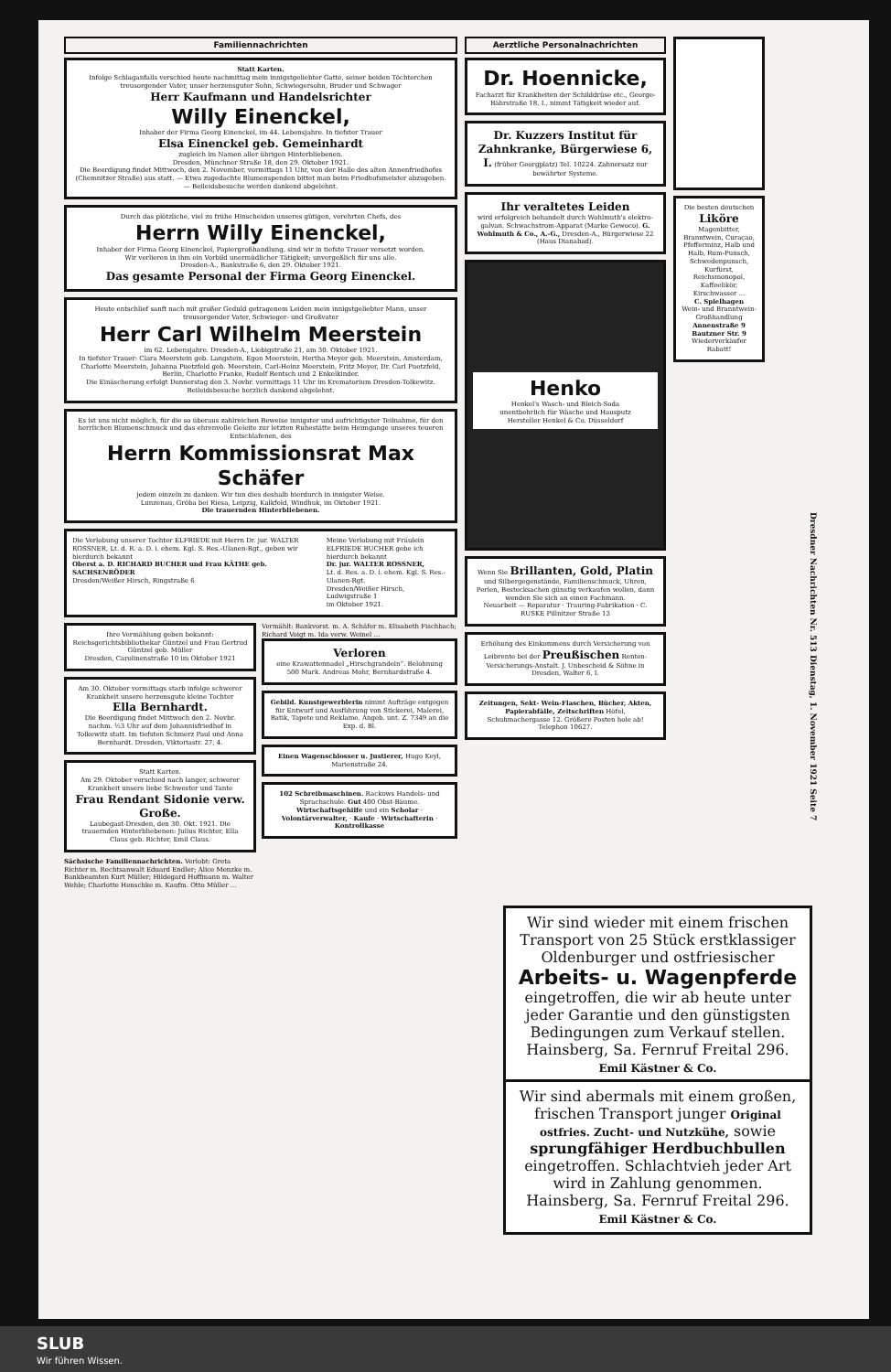Familiennachrichten
Statt Karten.
Infolge Schlaganfalls verschied heute nachmittag mein innigstgeliebter Gatte, seiner beiden Töchterchen treusorgender Vater, unser herzensguter Sohn, Schwiegersohn, Bruder und Schwager
Herr Kaufmann und Handelsrichter
Willy Einenckel,
Inhaber der Firma Georg Einenckel, im 44. Lebensjahre. In tiefster Trauer
Elsa Einenckel geb. Gemeinhardt
zugleich im Namen aller übrigen Hinterbliebenen.
Dresden, Münchner Straße 18, den 29. Oktober 1921.
Die Beerdigung findet Mittwoch, den 2. November, vormittags 11 Uhr, von der Halle des alten Annenfriedhofes (Chemnitzer Straße) aus statt. — Etwa zugedachte Blumenspenden bittet man beim Friedhofsmeister abzugeben. — Beileidsbesuche werden dankend abgelehnt.
Durch das plötzliche, viel zu frühe Hinscheiden unseres gütigen, verehrten Chefs, des
Herrn Willy Einenckel,
Inhaber der Firma Georg Einenckel, Papiergroßhandlung, sind wir in tiefste Trauer versetzt worden.
Wir verlieren in ihm ein Vorbild unermüdlicher Tätigkeit; unvergeßlich für uns alle.
Dresden-A., Bankstraße 6, den 29. Oktober 1921.
Das gesamte Personal der Firma Georg Einenckel.
Heute entschlief sanft nach mit großer Geduld getragenem Leiden mein innigstgeliebter Mann, unser treusorgender Vater, Schwieger- und Großvater
Herr Carl Wilhelm Meerstein
im 62. Lebensjahre. Dresden-A., Liebigstraße 21, am 30. Oktober 1921.
In tiefster Trauer: Clara Meerstein geb. Langstein, Egon Meerstein, Hertha Meyer geb. Meerstein, Amsterdam, Charlotte Meerstein, Johanna Puetzfeld geb. Meerstein, Carl-Heinz Meerstein, Fritz Meyer, Dr. Carl Puetzfeld, Berlin, Charlotte Franke, Rudolf Rentsch und 2 Enkelkinder.
Die Einäscherung erfolgt Donnerstag den 3. Novbr. vormittags 11 Uhr im Krematorium Dresden-Tolkewitz. Beileidsbesuche herzlich dankend abgelehnt.
Es ist uns nicht möglich, für die so überaus zahlreichen Beweise innigster und aufrichtigster Teilnahme, für den herrlichen Blumenschmuck und das ehrenvolle Geleite zur letzten Ruhestätte beim Heimgange unseres teueren Entschlafenen, des
Herrn Kommissionsrat Max Schäfer
jedem einzeln zu danken. Wir tun dies deshalb hierdurch in innigster Weise.
Lunzenau, Gröba bei Riesa, Leipzig, Kalkfeld, Windhuk, im Oktober 1921.
Die trauernden Hinterbliebenen.
Die Verlobung unserer Tochter ELFRIEDE mit Herrn Dr. jur. WALTER ROSSNER, Lt. d. R. a. D. i. ehem. Kgl. S. Res.-Ulanen-Rgt., geben wir hierdurch bekannt
Oberst a. D. RICHARD BUCHER und Frau KÄTHE geb. SACHSENRÖDER
Dresden/Weißer Hirsch, Ringstraße 6
Meine Verlobung mit Fräulein ELFRIEDE BUCHER gebe ich hierdurch bekannt
Dr. jur. WALTER ROSSNER,
Lt. d. Res. a. D. i. ehem. Kgl. S. Res.-Ulanen-Rgt.
Dresden/Weißer Hirsch, Ludwigstraße 1
im Oktober 1921.
Ihre Vermählung geben bekannt:
Reichsgerichtsbibliothekar Güntzel und Frau Gertrud Güntzel geb. Müller
Dresden, Carolinenstraße 10 im Oktober 1921
Am 30. Oktober vormittags starb infolge schwerer Krankheit unsere herzensgute kleine Tochter
Ella Bernhardt.
Die Beerdigung findet Mittwoch den 2. Novbr. nachm. ½3 Uhr auf dem Johannisfriedhof in Tolkewitz statt. Im tiefsten Schmerz Paul und Anna Bernhardt. Dresden, Viktoriastr. 27, 4.
Statt Karten.
Am 29. Oktober verschied nach langer, schwerer Krankheit unsere liebe Schwester und Tante
Frau Rendant Sidonie verw. Große.
Laubegast-Dresden, den 30. Okt. 1921. Die trauernden Hinterbliebenen: Julius Richter, Ella Claus geb. Richter, Emil Claus.
Sächsische Familiennachrichten. Verlobt: Greta Richter m. Rechtsanwalt Eduard Endler; Alice Menzke m. Bankbeamten Kurt Müller; Hildegard Hoffmann m. Walter Wehle; Charlotte Henschke m. Kaufm. Otto Müller ...
Vermählt: Bankvorst. m. A. Schäfer m. Elisabeth Fischbach; Richard Voigt m. Ida verw. Weinel ...
Verloren
eine Krawattennadel „Hirschgrandeln“. Belohnung 500 Mark. Andreas Mohr, Bernhardstraße 4.
Gebild. Kunstgewerblerin nimmt Aufträge entgegen für Entwurf und Ausführung von Stickerei, Malerei, Batik, Tapete und Reklame. Angeb. unt. Z. 7349 an die Exp. d. Bl.
Einen Wagenschlosser u. Justierer, Hugo Keyl, Marienstraße 24.
102 Schreibmaschinen. Rackows Handels- und Sprachschule. Gut 400 Obst-Bäume. Wirtschaftsgehilfe und ein Scholar · Volontärverwalter, · Kaufe · Wirtschafterin · Kontrollkasse
Aerztliche Personalnachrichten
Dr. Hoennicke,
Facharzt für Krankheiten der Schilddrüse etc., George-Bährstraße 18, I., nimmt Tätigkeit wieder auf.
Dr. Kuzzers Institut für Zahnkranke, Bürgerwiese 6, I. (früher Georgplatz) Tel. 10224. Zahnersatz nur bewährter Systeme.
Ihr veraltetes Leiden
wird erfolgreich behandelt durch Wohlmuth's elektro-galvan. Schwachstrom-Apparat (Marke Gewoco). G. Wohlmuth & Co., A.-G., Dresden-A., Bürgerwiese 22 (Haus Dianabad).
Henko
Henkel's Wasch- und Bleich-Soda
unentbehrlich für Wäsche und Hausputz
Hersteller Henkel & Co. Düsseldorf
Wenn Sie Brillanten, Gold, Platin und Silbergegenstände, Familienschmuck, Uhren, Perlen, Bestecksachen günstig verkaufen wollen, dann wenden Sie sich an einen Fachmann.
Neuarbeit — Reparatur · Trauring-Fabrikation · C. RUSKE Pillnitzer Straße 13
Erhöhung des Einkommens durch Versicherung von Leibrente bei der Preußischen Renten-Versicherungs-Anstalt. J. Unbescheid & Söhne in Dresden, Walter 6, I.
Zeitungen, Sekt- Wein-Flaschen, Bücher, Akten, Papierabfälle, Zeitschriften Höfel, Schuhmachergasse 12. Größere Posten hole ab! Telephon 10627.
Die besten deutschen Liköre
Magenbitter, Branntwein, Curaçao, Pfefferminz, Halb und Halb, Rum-Punsch, Schwedenpunsch, Kurfürst, Reichsmonopol, Kaffeelikör, Kirschwasser ...
C. Spielhagen
Wein- und Branntwein-Großhandlung
Annenstraße 9
Bautzner Str. 9
Wiederverkäufer Rabatt!
Wir sind wieder mit einem frischen Transport von 25 Stück erstklassiger Oldenburger und ostfriesischer
Arbeits- u. Wagenpferde
eingetroffen, die wir ab heute unter jeder Garantie und den günstigsten Bedingungen zum Verkauf stellen.
Hainsberg, Sa. Fernruf Freital 296. Emil Kästner & Co.
Wir sind abermals mit einem großen, frischen Transport junger Original ostfries. Zucht- und Nutzkühe, sowie sprungfähiger Herdbuchbullen eingetroffen. Schlachtvieh jeder Art wird in Zahlung genommen.
Hainsberg, Sa. Fernruf Freital 296. Emil Kästner & Co.
Dresdner Nachrichten Nr. 513 Dienstag, 1. November 1921 Seite 7
SLUB
Wir führen Wissen.